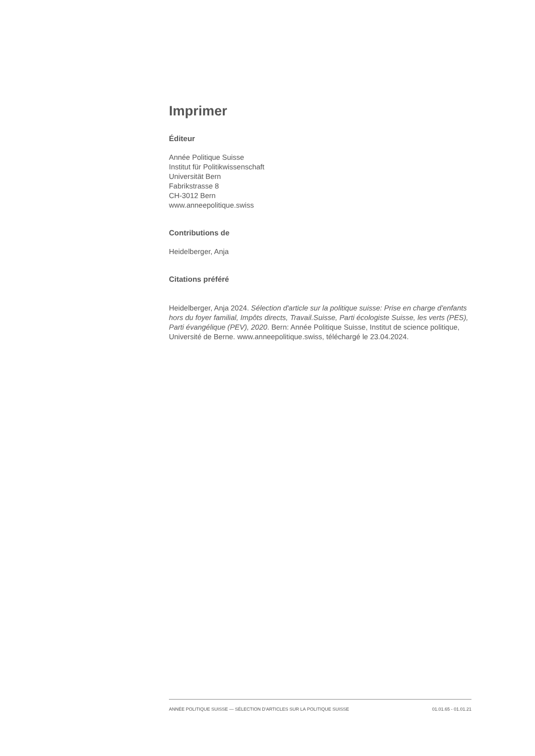Imprimer
Éditeur
Année Politique Suisse
Institut für Politikwissenschaft
Universität Bern
Fabrikstrasse 8
CH-3012 Bern
www.anneepolitique.swiss
Contributions de
Heidelberger, Anja
Citations préféré
Heidelberger, Anja 2024. Sélection d'article sur la politique suisse: Prise en charge d'enfants hors du foyer familial, Impôts directs, Travail.Suisse, Parti écologiste Suisse, les verts (PES), Parti évangélique (PEV), 2020. Bern: Année Politique Suisse, Institut de science politique, Université de Berne. www.anneepolitique.swiss, téléchargé le 23.04.2024.
ANNÉE POLITIQUE SUISSE — SÉLECTION D'ARTICLES SUR LA POLITIQUE SUISSE 01.01.65 - 01.01.21